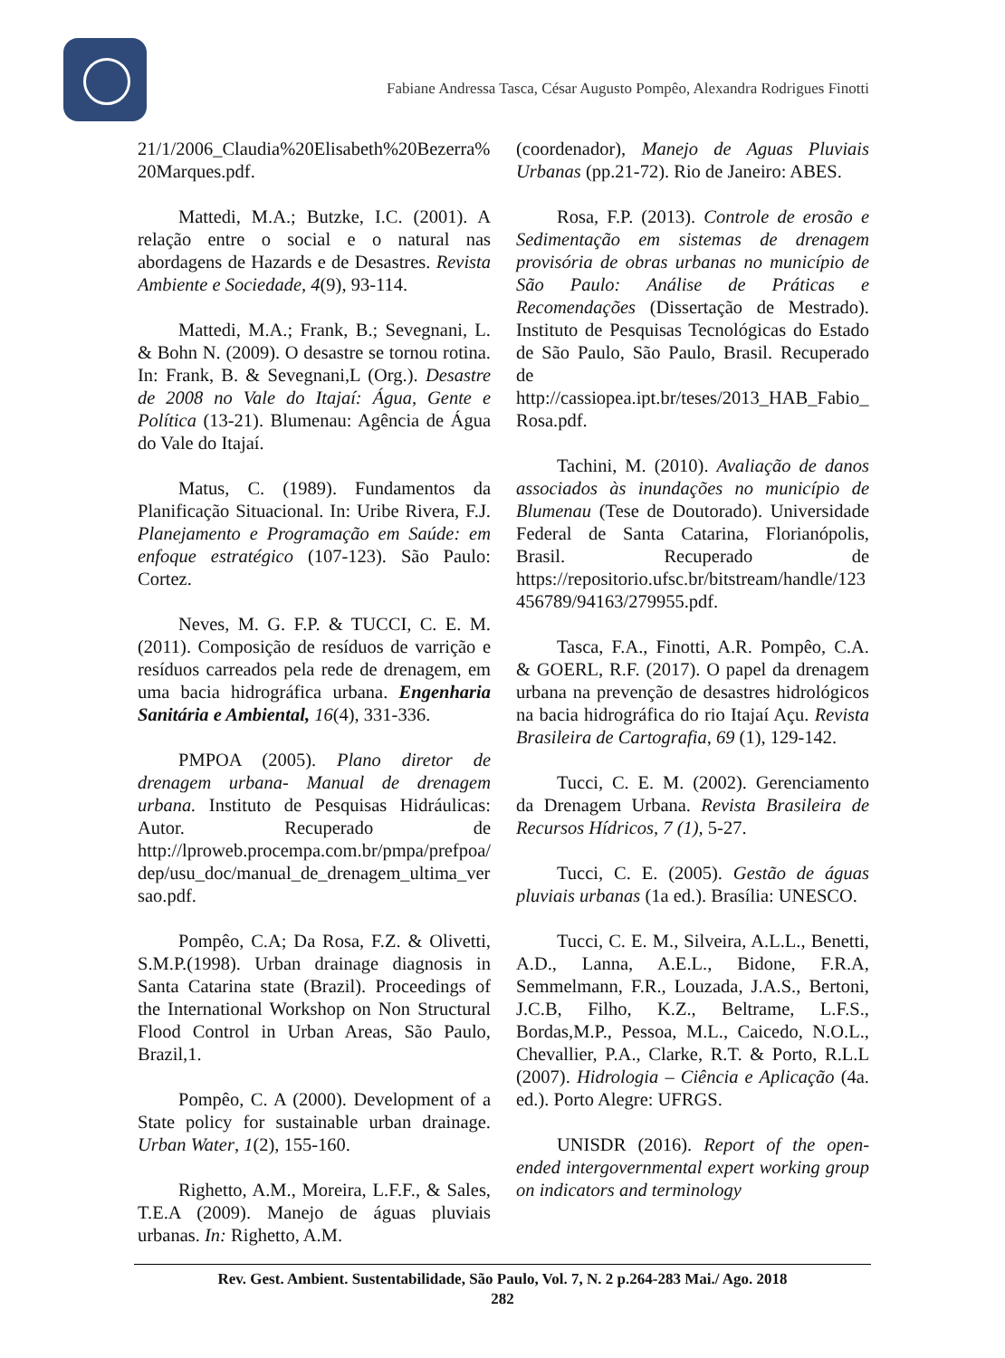Fabiane Andressa Tasca, César Augusto Pompêo, Alexandra Rodrigues Finotti
21/1/2006_Claudia%20Elisabeth%20Bezerra%20Marques.pdf.
Mattedi, M.A.; Butzke, I.C. (2001). A relação entre o social e o natural nas abordagens de Hazards e de Desastres. Revista Ambiente e Sociedade, 4(9), 93-114.
Mattedi, M.A.; Frank, B.; Sevegnani, L. & Bohn N. (2009). O desastre se tornou rotina. In: Frank, B. & Sevegnani,L (Org.). Desastre de 2008 no Vale do Itajaí: Água, Gente e Política (13-21). Blumenau: Agência de Água do Vale do Itajaí.
Matus, C. (1989). Fundamentos da Planificação Situacional. In: Uribe Rivera, F.J. Planejamento e Programação em Saúde: em enfoque estratégico (107-123). São Paulo: Cortez.
Neves, M. G. F.P. & TUCCI, C. E. M. (2011). Composição de resíduos de varrição e resíduos carreados pela rede de drenagem, em uma bacia hidrográfica urbana. Engenharia Sanitária e Ambiental, 16(4), 331-336.
PMPOA (2005). Plano diretor de drenagem urbana- Manual de drenagem urbana. Instituto de Pesquisas Hidráulicas: Autor. Recuperado de http://lproweb.procempa.com.br/pmpa/prefpoa/dep/usu_doc/manual_de_drenagem_ultima_versao.pdf.
Pompêo, C.A; Da Rosa, F.Z. & Olivetti, S.M.P.(1998). Urban drainage diagnosis in Santa Catarina state (Brazil). Proceedings of the International Workshop on Non Structural Flood Control in Urban Areas, São Paulo, Brazil,1.
Pompêo, C. A (2000). Development of a State policy for sustainable urban drainage. Urban Water, 1(2), 155-160.
Righetto, A.M., Moreira, L.F.F., & Sales, T.E.A (2009). Manejo de águas pluviais urbanas. In: Righetto, A.M.
(coordenador), Manejo de Aguas Pluviais Urbanas (pp.21-72). Rio de Janeiro: ABES.
Rosa, F.P. (2013). Controle de erosão e Sedimentação em sistemas de drenagem provisória de obras urbanas no município de São Paulo: Análise de Práticas e Recomendações (Dissertação de Mestrado). Instituto de Pesquisas Tecnológicas do Estado de São Paulo, São Paulo, Brasil. Recuperado de http://cassiopea.ipt.br/teses/2013_HAB_Fabio_Rosa.pdf.
Tachini, M. (2010). Avaliação de danos associados às inundações no município de Blumenau (Tese de Doutorado). Universidade Federal de Santa Catarina, Florianópolis, Brasil. Recuperado de https://repositorio.ufsc.br/bitstream/handle/123456789/94163/279955.pdf.
Tasca, F.A., Finotti, A.R. Pompêo, C.A. & GOERL, R.F. (2017). O papel da drenagem urbana na prevenção de desastres hidrológicos na bacia hidrográfica do rio Itajaí Açu. Revista Brasileira de Cartografia, 69 (1), 129-142.
Tucci, C. E. M. (2002). Gerenciamento da Drenagem Urbana. Revista Brasileira de Recursos Hídricos, 7 (1), 5-27.
Tucci, C. E. (2005). Gestão de águas pluviais urbanas (1a ed.). Brasília: UNESCO.
Tucci, C. E. M., Silveira, A.L.L., Benetti, A.D., Lanna, A.E.L., Bidone, F.R.A, Semmelmann, F.R., Louzada, J.A.S., Bertoni, J.C.B, Filho, K.Z., Beltrame, L.F.S., Bordas,M.P., Pessoa, M.L., Caicedo, N.O.L., Chevallier, P.A., Clarke, R.T. & Porto, R.L.L (2007). Hidrologia – Ciência e Aplicação (4a. ed.). Porto Alegre: UFRGS.
UNISDR (2016). Report of the open-ended intergovernmental expert working group on indicators and terminology
Rev. Gest. Ambient. Sustentabilidade, São Paulo, Vol. 7, N. 2 p.264-283 Mai./ Ago. 2018
282